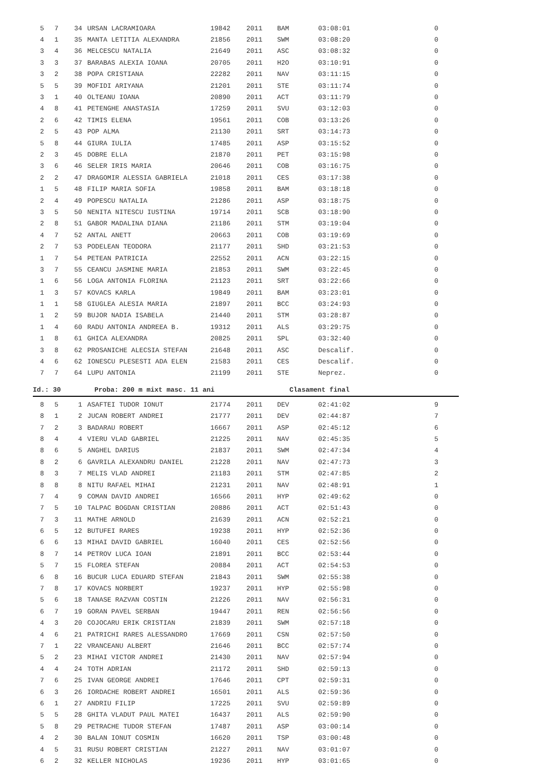| 5 | 7 | 34 | URSAN LACRAMIOARA | 19842 | 2011 | BAM | 03:08:01 | 0 |
| 4 | 1 | 35 | MANTA LETITIA ALEXANDRA | 21856 | 2011 | SWM | 03:08:20 | 0 |
| 3 | 4 | 36 | MELCESCU NATALIA | 21649 | 2011 | ASC | 03:08:32 | 0 |
| 3 | 3 | 37 | BARABAS ALEXIA IOANA | 20705 | 2011 | H2O | 03:10:91 | 0 |
| 3 | 2 | 38 | POPA CRISTIANA | 22282 | 2011 | NAV | 03:11:15 | 0 |
| 5 | 5 | 39 | MOFIDI ARIYANA | 21201 | 2011 | STE | 03:11:74 | 0 |
| 3 | 1 | 40 | OLTEANU IOANA | 20890 | 2011 | ACT | 03:11:79 | 0 |
| 4 | 8 | 41 | PETENGHE ANASTASIA | 17259 | 2011 | SVU | 03:12:03 | 0 |
| 2 | 6 | 42 | TIMIS ELENA | 19561 | 2011 | COB | 03:13:26 | 0 |
| 2 | 5 | 43 | POP ALMA | 21130 | 2011 | SRT | 03:14:73 | 0 |
| 5 | 8 | 44 | GIURA IULIA | 17485 | 2011 | ASP | 03:15:52 | 0 |
| 2 | 3 | 45 | DOBRE ELLA | 21870 | 2011 | PET | 03:15:98 | 0 |
| 3 | 6 | 46 | SELER IRIS MARIA | 20646 | 2011 | COB | 03:16:75 | 0 |
| 2 | 2 | 47 | DRAGOMIR ALESSIA GABRIELA | 21018 | 2011 | CES | 03:17:38 | 0 |
| 1 | 5 | 48 | FILIP MARIA SOFIA | 19858 | 2011 | BAM | 03:18:18 | 0 |
| 2 | 4 | 49 | POPESCU NATALIA | 21286 | 2011 | ASP | 03:18:75 | 0 |
| 3 | 5 | 50 | NENITA NITESCU IUSTINA | 19714 | 2011 | SCB | 03:18:90 | 0 |
| 2 | 8 | 51 | GABOR MADALINA DIANA | 21186 | 2011 | STM | 03:19:04 | 0 |
| 4 | 7 | 52 | ANTAL ANETT | 20663 | 2011 | COB | 03:19:69 | 0 |
| 2 | 7 | 53 | PODELEAN TEODORA | 21177 | 2011 | SHD | 03:21:53 | 0 |
| 1 | 7 | 54 | PETEAN PATRICIA | 22552 | 2011 | ACN | 03:22:15 | 0 |
| 3 | 7 | 55 | CEANCU JASMINE MARIA | 21853 | 2011 | SWM | 03:22:45 | 0 |
| 1 | 6 | 56 | LOGA ANTONIA FLORINA | 21123 | 2011 | SRT | 03:22:66 | 0 |
| 1 | 3 | 57 | KOVACS KARLA | 19849 | 2011 | BAM | 03:23:01 | 0 |
| 1 | 1 | 58 | GIUGLEA ALESIA MARIA | 21897 | 2011 | BCC | 03:24:93 | 0 |
| 1 | 2 | 59 | BUJOR NADIA ISABELA | 21440 | 2011 | STM | 03:28:87 | 0 |
| 1 | 4 | 60 | RADU ANTONIA ANDREEA B. | 19312 | 2011 | ALS | 03:29:75 | 0 |
| 1 | 8 | 61 | GHICA ALEXANDRA | 20825 | 2011 | SPL | 03:32:40 | 0 |
| 3 | 8 | 62 | PROSANICHE ALECSIA STEFAN | 21648 | 2011 | ASC | Descalif. | 0 |
| 4 | 6 | 62 | IONESCU PLESESTI ADA ELEN | 21583 | 2011 | CES | Descalif. | 0 |
| 7 | 7 | 64 | LUPU ANTONIA | 21199 | 2011 | STE | Neprez. | 0 |
Id.: 30 Proba: 200 m mixt masc. 11 ani Clasament final
| 8 | 5 | 1 | ASAFTEI TUDOR IONUT | 21774 | 2011 | DEV | 02:41:02 | 9 |
| 8 | 1 | 2 | JUCAN ROBERT ANDREI | 21777 | 2011 | DEV | 02:44:87 | 7 |
| 7 | 2 | 3 | BADARAU ROBERT | 16667 | 2011 | ASP | 02:45:12 | 6 |
| 8 | 4 | 4 | VIERU VLAD GABRIEL | 21225 | 2011 | NAV | 02:45:35 | 5 |
| 8 | 6 | 5 | ANGHEL DARIUS | 21837 | 2011 | SWM | 02:47:34 | 4 |
| 8 | 2 | 6 | GAVRILA ALEXANDRU DANIEL | 21228 | 2011 | NAV | 02:47:73 | 3 |
| 8 | 3 | 7 | MELIS VLAD ANDREI | 21183 | 2011 | STM | 02:47:85 | 2 |
| 8 | 8 | 8 | NITU RAFAEL MIHAI | 21231 | 2011 | NAV | 02:48:91 | 1 |
| 7 | 4 | 9 | COMAN DAVID ANDREI | 16566 | 2011 | HYP | 02:49:62 | 0 |
| 7 | 5 | 10 | TALPAC BOGDAN CRISTIAN | 20886 | 2011 | ACT | 02:51:43 | 0 |
| 7 | 3 | 11 | MATHE ARNOLD | 21639 | 2011 | ACN | 02:52:21 | 0 |
| 6 | 5 | 12 | BUTUFEI RARES | 19238 | 2011 | HYP | 02:52:36 | 0 |
| 6 | 6 | 13 | MIHAI DAVID GABRIEL | 16040 | 2011 | CES | 02:52:56 | 0 |
| 8 | 7 | 14 | PETROV LUCA IOAN | 21891 | 2011 | BCC | 02:53:44 | 0 |
| 5 | 7 | 15 | FLOREA STEFAN | 20884 | 2011 | ACT | 02:54:53 | 0 |
| 6 | 8 | 16 | BUCUR LUCA EDUARD STEFAN | 21843 | 2011 | SWM | 02:55:38 | 0 |
| 7 | 8 | 17 | KOVACS NORBERT | 19237 | 2011 | HYP | 02:55:98 | 0 |
| 5 | 6 | 18 | TANASE RAZVAN COSTIN | 21226 | 2011 | NAV | 02:56:31 | 0 |
| 6 | 7 | 19 | GORAN PAVEL SERBAN | 19447 | 2011 | REN | 02:56:56 | 0 |
| 4 | 3 | 20 | COJOCARU ERIK CRISTIAN | 21839 | 2011 | SWM | 02:57:18 | 0 |
| 4 | 6 | 21 | PATRICHI RARES ALESSANDRO | 17669 | 2011 | CSN | 02:57:50 | 0 |
| 7 | 1 | 22 | VRANCEANU ALBERT | 21646 | 2011 | BCC | 02:57:74 | 0 |
| 5 | 2 | 23 | MIHAI VICTOR ANDREI | 21430 | 2011 | NAV | 02:57:94 | 0 |
| 4 | 4 | 24 | TOTH ADRIAN | 21172 | 2011 | SHD | 02:59:13 | 0 |
| 7 | 6 | 25 | IVAN GEORGE ANDREI | 17646 | 2011 | CPT | 02:59:31 | 0 |
| 6 | 3 | 26 | IORDACHE ROBERT ANDREI | 16501 | 2011 | ALS | 02:59:36 | 0 |
| 6 | 1 | 27 | ANDRIU FILIP | 17225 | 2011 | SVU | 02:59:89 | 0 |
| 5 | 5 | 28 | GHITA VLADUT PAUL MATEI | 16437 | 2011 | ALS | 02:59:90 | 0 |
| 5 | 8 | 29 | PETRACHE TUDOR STEFAN | 17487 | 2011 | ASP | 03:00:14 | 0 |
| 4 | 2 | 30 | BALAN IONUT COSMIN | 16620 | 2011 | TSP | 03:00:48 | 0 |
| 4 | 5 | 31 | RUSU ROBERT CRISTIAN | 21227 | 2011 | NAV | 03:01:07 | 0 |
| 6 | 2 | 32 | KELLER NICHOLAS | 19236 | 2011 | HYP | 03:01:65 | 0 |